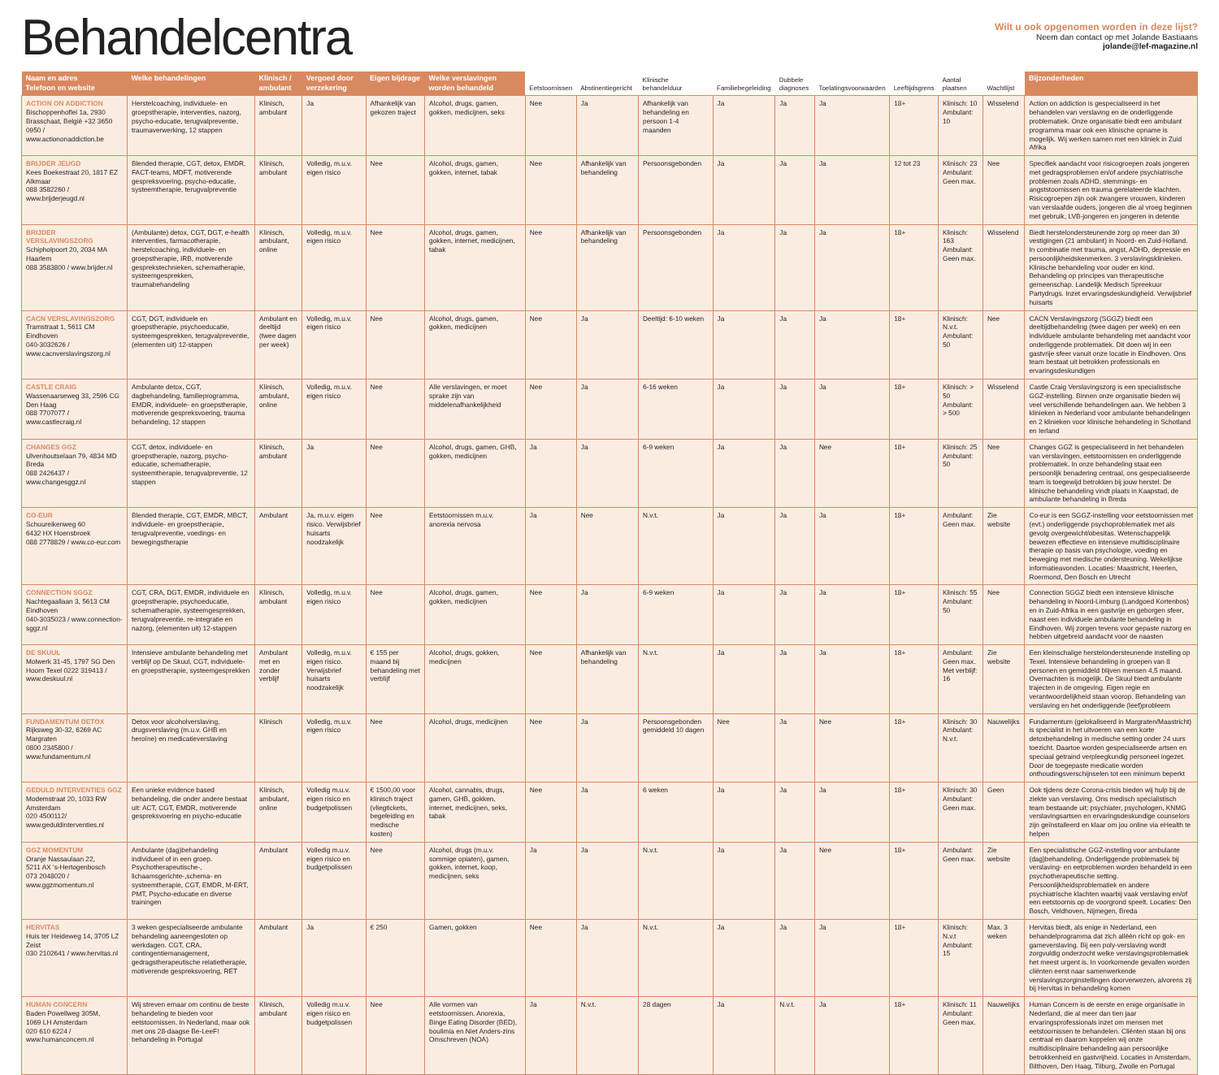Behandelcentra
Wilt u ook opgenomen worden in deze lijst?
Neem dan contact op met Jolande Bastiaans
jolande@lef-magazine.nl
| Naam en adres Telefoon en website | Welke behandelingen | Klinisch / ambulant | Vergoed door verzekering | Eigen bijdrage | Welke verslavingen worden behandeld | Eetstoornissen | Abstinentiegericht | Klinische behandelduur | Familiebegeleiding | Dubbele diagnoses | Toelatingsvoorwaarden | Leeftijdsgrens | Aantal plaatsen | Wachtlijst | Bijzonderheden |
| --- | --- | --- | --- | --- | --- | --- | --- | --- | --- | --- | --- | --- | --- | --- | --- |
| ACTION ON ADDICTION Bischoppenhoflei 1a, 2930 Brasschaat, België +32 3650 0950 / www.actiononaddiction.be | Herstelcoaching, individuele- en groepstherapie, interventies, nazorg, psycho-educatie, terugvalpreventie, traumaverwerking, 12 stappen | Klinisch, ambulant | Ja | Afhankelijk van gekozen traject | Alcohol, drugs, gamen, gokken, medicijnen, seks | Nee | Ja | Afhankelijk van behandeling en persoon 1-4 maanden | Ja | Ja | Ja | 18+ | Klinisch: 10 Ambulant: 10 | Wisselend | Action on addiction is gespecialiseerd in het behandelen van verslaving en de onderliggende problematiek. Onze organisatie biedt een ambulant programma maar ook een klinische opname is mogelijk. Wij werken samen met een kliniek in Zuid Afrika |
| BRIJDER JEUGD Kees Boekestraat 20, 1817 EZ Alkmaar 088 3582260 / www.brijderjeugd.nl | Blended therapie, CGT, detox, EMDR, FACT-teams, MDFT, motiverende gespreksvoering, psycho-educatie, systeemtherapie, terugvalpreventie | Klinisch, ambulant | Volledig, m.u.v. eigen risico | Nee | Alcohol, drugs, gamen, gokken, internet, tabak | Nee | Afhankelijk van behandeling | Persoonsgebonden | Ja | Ja | Ja | 12 tot 23 | Klinisch: 23 Ambulant: Geen max. | Nee | Specifiek aandacht voor risicogroepen zoals jongeren met gedragsproblemen en/of andere psychiatrische problemen zoals ADHD, stemmings- en angststoornissen en trauma gerelateerde klachten. Risicogroepen zijn ook zwangere vrouwen, kinderen van verslaafde ouders, jongeren die al vroeg beginnen met gebruik, LVB-jongeren en jongeren in detentie |
| BRIJDER VERSLAVINGSZORG Schipholpoort 20, 2034 MA Haarlem 088 3583800 / www.brijder.nl | (Ambulante) detox, CGT, DGT, e-health interventies, farmacotherapie, herstelcoaching, individuele- en groepstherapie, IRB, motiverende gesprekstechnieken, schematherapie, systeemgesprekken, traumabehandeling | Klinisch, ambulant, online | Volledig, m.u.v. eigen risico | Nee | Alcohol, drugs, gamen, gokken, internet, medicijnen, tabak | Nee | Afhankelijk van behandeling | Persoonsgebonden | Ja | Ja | Ja | 18+ | Klinisch: 163 Ambulant: Geen max. | Wisselend | Biedt herstelondersteunende zorg op meer dan 30 vestigingen (21 ambulant) in Noord- en Zuid-Holland. In combinatie met trauma, angst, ADHD, depressie en persoonlijkheidskenmerken. 3 verslavingsklinieken. Klinische behandeling voor ouder en kind. Behandeling op principes van therapeutische gemeenschap. Landelijk Medisch Spreekuur Partydrugs. Inzet ervaringsdeskundigheid. Verwijsbrief huisarts |
| CACN VERSLAVINGSZORG Tramstraat 1, 5611 CM Eindhoven 040-3032626 / www.cacnverslavingszorg.nl | CGT, DGT, individuele en groepstherapie, psychoeducatie, systeemgesprekken, terugvalpreventie, (elementen uit) 12-stappen | Ambulant en deeltijd (twee dagen per week) | Volledig, m.u.v. eigen risico | Nee | Alcohol, drugs, gamen, gokken, medicijnen | Nee | Ja | Deeltijd: 6-10 weken | Ja | Ja | Ja | 18+ | Klinisch: N.v.t. Ambulant: 50 | Nee | CACN Verslavingszorg (SGGZ) biedt een deeltijdbehandeling (twee dagen per week) en een individuele ambulante behandeling met aandacht voor onderliggende problematiek. Dit doen wij in een gastvrije sfeer vanuit onze locatie in Eindhoven. Ons team bestaat uit betrokken professionals en ervaringsdeskundigen |
| CASTLE CRAIG Wassenaarseweg 33, 2596 CG Den Haag 088 7707077 / www.castlecraig.nl | Ambulante detox, CGT, dagbehandeling, familieprogramma, EMDR, individuele- en groepstherapie, motiverende gespreksvoering, trauma behandeling, 12 stappen | Klinisch, ambulant, online | Volledig, m.u.v. eigen risico | Nee | Alle verslavingen, er moet sprake zijn van middelenafhankelijkheid | Nee | Ja | 6-16 weken | Ja | Ja | Ja | 18+ | Klinisch: > 50 Ambulant: > 500 | Wisselend | Castle Craig Verslavingszorg is een specialistische GGZ-instelling. Binnen onze organisatie bieden wij veel verschillende behandelingen aan. We hebben 3 klinieken in Nederland voor ambulante behandelingen en 2 klinieken voor klinische behandeling in Schotland en Ierland |
| CHANGES GGZ Ulvenhoutselaan 79, 4834 MD Breda 088 2426437 / www.changesggz.nl | CGT, detox, individuele- en groepstherapie, nazorg, psycho-educatie, schematherapie, systeemtherapie, terugvalpreventie, 12 stappen | Klinisch, ambulant | Ja | Nee | Alcohol, drugs, gamen, GHB, gokken, medicijnen | Ja | Ja | 6-9 weken | Ja | Ja | Nee | 18+ | Klinisch: 25 Ambulant: 50 | Nee | Changes GGZ is gespecialiseerd in het behandelen van verslavingen, eetstoornissen en onderliggende problematiek. In onze behandeling staat een persoonlijk benadering centraal, ons gespecialiseerde team is toegewijd betrokken bij jouw herstel. De klinische behandeling vindt plaats in Kaapstad, de ambulante behandeling in Breda |
| CO-EUR Schuureikenweg 60 6432 HX Hoensbroek 088 2778829 / www.co-eur.com | Blended therapie, CGT, EMDR, MBCT, individuele- en groepstherapie, terugvalpreventie, voedings- en bewegingstherapie | Ambulant | Ja, m.u.v. eigen risico. Verwijsbrief huisarts noodzakelijk | Nee | Eetstoornissen m.u.v. anorexia nervosa | Ja | Nee | N.v.t. | Ja | Ja | Ja | 18+ | Ambulant: Geen max. | Zie website | Co-eur is een SGGZ-instelling voor eetstoornissen met (evt.) onderliggende psychoproblematiek met als gevolg overgewicht/obesitas. Wetenschappelijk bewezen effectieve en intensieve multidisciplinaire therapie op basis van psychologie, voeding en beweging met medische ondersteuning. Wekelijkse informatieavonden. Locaties: Maastricht, Heerlen, Roermond, Den Bosch en Utrecht |
| CONNECTION SGGZ Nachtegaallaan 3, 5613 CM Eindhoven 040-3035023 / www.connection-sggz.nl | CGT, CRA, DGT, EMDR, individuele en groepstherapie, psychoeducatie, schematherapie, systeemgesprekken, terugvalpreventie, re-integratie en nazorg, (elementen uit) 12-stappen | Klinisch, ambulant | Volledig, m.u.v. eigen risico | Nee | Alcohol, drugs, gamen, gokken, medicijnen | Nee | Ja | 6-9 weken | Ja | Ja | Ja | 18+ | Klinisch: 55 Ambulant: 50 | Nee | Connection SGGZ biedt een intensieve klinische behandeling in Noord-Limburg (Landgoed Kortenbos) en in Zuid-Afrika in een gastvrije en geborgen sfeer, naast een individuele ambulante behandeling in Eindhoven. Wij zorgen tevens voor gepaste nazorg en hebben uitgebreid aandacht voor de naasten |
| DE SKUUL Molwerk 31-45, 1797 SG Den Hoorn Texel 0222 319413 / www.deskuul.nl | Intensieve ambulante behandeling met verblijf op De Skuul, CGT, individuele- en groepstherapie, systeemgesprekken | Ambulant met en zonder verblijf | Volledig, m.u.v. eigen risico. Verwijsbrief huisarts noodzakelijk | € 155 per maand bij behandeling met verblijf | Alcohol, drugs, gokken, medicijnen | Nee | Afhankelijk van behandeling | N.v.t. | Ja | Ja | Ja | 18+ | Ambulant: Geen max. Met verblijf: 16 | Zie website | Een kleinschalige herstelondersteunende instelling op Texel. Intensieve behandeling in groepen van 8 personen en gemiddeld blijven mensen 4,5 maand. Overnachten is mogelijk. De Skuul biedt ambulante trajecten in de omgeving. Eigen regie en verantwoordelijkheid staan voorop. Behandeling van verslaving en het onderliggende (leef)probleem |
| FUNDAMENTUM DETOX Rijksweg 30-32, 6269 AC Margraten 0800 2345800 / www.fundamentum.nl | Detox voor alcoholverslaving, drugsverslaving (m.u.v. GHB en heroïne) en medicatieverslaving | Klinisch | Volledig, m.u.v. eigen risico | Nee | Alcohol, drugs, medicijnen | Nee | Ja | Persoonsgebonden gemiddeld 10 dagen | Nee | Ja | Nee | 18+ | Klinisch: 30 Ambulant: N.v.t. | Nauwelijks | Fundamentum (gelokaliseerd in Margraten/Maastricht) is specialist in het uitvoeren van een korte detoxbehandeling in medische setting onder 24 uurs toezicht. Daartoe worden gespecialiseerde artsen en speciaal getraind verpleegkundig personeel ingezet. Door de toegepaste medicatie worden onthoudingsverschijnselen tot een minimum beperkt |
| GEDULD INTERVENTIES GGZ Modemstraat 20, 1033 RW Amsterdam 020 4500112/ www.geduldinterventies.nl | Een unieke evidence based behandeling, die onder andere bestaat uit: ACT, CGT, EMDR, motiverende gespreksvoering en psycho-educatie | Klinisch, ambulant, online | Volledig m.u.v. eigen risico en budgetpolissen | € 1500,00 voor klinisch traject (vliegtickets, begeleiding en medische kosten) | Alcohol, cannabis, drugs, gamen, GHB, gokken, internet, medicijnen, seks, tabak | Nee | Ja | 6 weken | Ja | Ja | Ja | 18+ | Klinisch: 30 Ambulant: Geen max. | Geen | Ook tijdens deze Corona-crisis bieden wij hulp bij de ziekte van verslaving. Ons medisch specialistisch team bestaande uit; psychiater, psychologen, KNMG verslavingsartsen en ervaringsdeskundige counselors zijn geïnstalleerd en klaar om jou online via eHealth te helpen |
| GGZ MOMENTUM Oranje Nassaulaan 22, 5211 AX 's-Hertogenbosch 073 2048020 / www.ggzmomentum.nl | Ambulante (dag)behandeling individueel of in een groep. Psychotherapeutische-, lichaamsgerichte-,schema- en systeemtherapie, CGT, EMDR, M-ERT, PMT, Psycho-educatie en diverse trainingen | Ambulant | Volledig m.u.v. eigen risico en budgetpolissen | Nee | Alcohol, drugs (m.u.v. sommige opiaten), gamen, gokken, internet, koop, medicijnen, seks | Ja | Ja | N.v.t. | Ja | Ja | Nee | 18+ | Ambulant: Geen max. | Zie website | Een specialistische GGZ-instelling voor ambulante (dag)behandeling. Onderliggende problematiek bij verslaving- en eetproblemen worden behandeld in een psychotherapeutische setting. Persoonlijkheidsproblematiek en andere psychiatrische klachten waarbij vaak verslaving en/of een eetstoornis op de voorgrond speelt. Locaties: Den Bosch, Veldhoven, Nijmegen, Breda |
| HERVITAS Huis ter Heideweg 14, 3705 LZ Zeist 030 2102641 / www.hervitas.nl | 3 weken gespecialiseerde ambulante behandeling aaneengesloten op werkdagen. CGT, CRA, contingentiemanagement, gedragstherapeutische relatietherapie, motiverende gespreksvoering, RET | Ambulant | Ja | € 250 | Gamen, gokken | Nee | Ja | N.v.t. | Ja | Ja | Ja | 18+ | Klinisch: N.v.t Ambulant: 15 | Max. 3 weken | Hervitas biedt, als enige in Nederland, een behandelprogramma dat zich alléén richt op gok- en gameverslaving. Bij een poly-verslaving wordt zorgvuldig onderzocht welke verslavingsproblematiek het meest urgent is. In voorkomende gevallen worden cliënten eerst naar samenwerkende verslavingszorginstellingen doorverwezen, alvorens zij bij Hervitas in behandeling komen |
| HUMAN CONCERN Baden Powellweg 305M, 1069 LH Amsterdam 020 610 6224 / www.humanconcern.nl | Wij streven ernaar om continu de beste behandeling te bieden voor eetstoornissen. In Nederland, maar ook met ons 28-daagse Be-LeeF! behandeling in Portugal | Klinisch, ambulant | Volledig m.u.v. eigen risico en budgetpolissen | Nee | Alle vormen van eetstoornissen. Anorexia, Binge Eating Disorder (BED), boulimia en Niet Anders-zins Omschreven (NOA) | Ja | N.v.t. | 28 dagen | Ja | N.v.t. | Ja | 18+ | Klinisch: 11 Ambulant: Geen max. | Nauwelijks | Human Concern is de eerste en enige organisatie in Nederland, die al meer dan tien jaar ervaringsprofessionals inzet om mensen met eetstoornissen te behandelen. Cliënten staan bij ons centraal en daarom koppelen wij onze multidisciplinaire behandeling aan persoonlijke betrokkenheid en gastvrijheid. Locaties in Amsterdam, Bilthoven, Den Haag, Tilburg, Zwolle en Portugal |